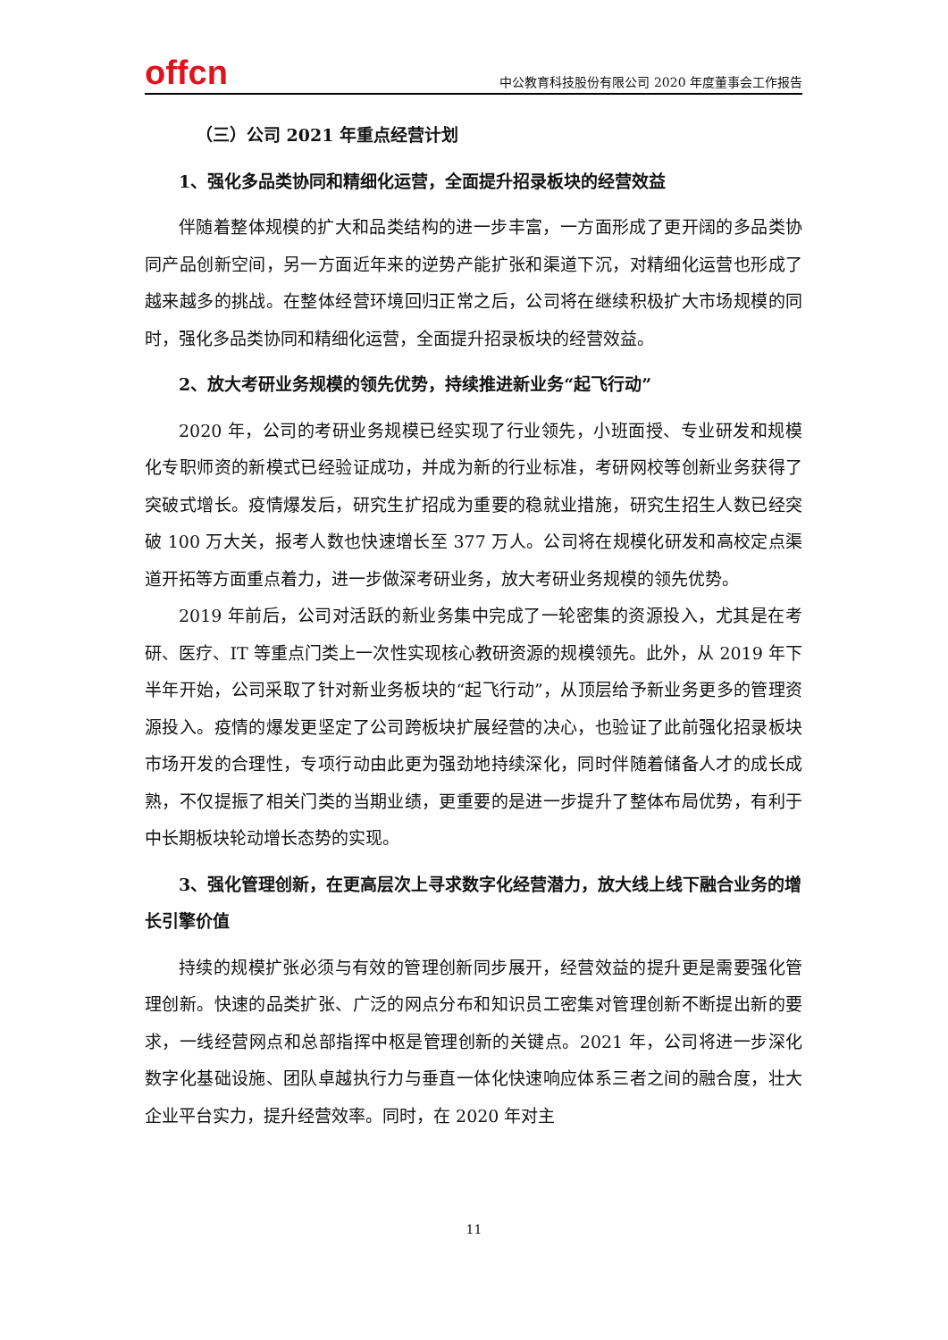offcn
中公教育科技股份有限公司 2020 年度董事会工作报告
（三）公司 2021 年重点经营计划
1、强化多品类协同和精细化运营，全面提升招录板块的经营效益
伴随着整体规模的扩大和品类结构的进一步丰富，一方面形成了更开阔的多品类协同产品创新空间，另一方面近年来的逆势产能扩张和渠道下沉，对精细化运营也形成了越来越多的挑战。在整体经营环境回归正常之后，公司将在继续积极扩大市场规模的同时，强化多品类协同和精细化运营，全面提升招录板块的经营效益。
2、放大考研业务规模的领先优势，持续推进新业务“起飞行动”
2020 年，公司的考研业务规模已经实现了行业领先，小班面授、专业研发和规模化专职师资的新模式已经验证成功，并成为新的行业标准，考研网校等创新业务获得了突破式增长。疫情爆发后，研究生扩招成为重要的稳就业措施，研究生招生人数已经突破 100 万大关，报考人数也快速增长至 377 万人。公司将在规模化研发和高校定点渠道开拓等方面重点着力，进一步做深考研业务，放大考研业务规模的领先优势。
2019 年前后，公司对活跃的新业务集中完成了一轮密集的资源投入，尤其是在考研、医疗、IT 等重点门类上一次性实现核心教研资源的规模领先。此外，从 2019 年下半年开始，公司采取了针对新业务板块的“起飞行动”，从顶层给予新业务更多的管理资源投入。疫情的爆发更坚定了公司跨板块扩展经营的决心，也验证了此前强化招录板块市场开发的合理性，专项行动由此更为强劲地持续深化，同时伴随着储备人才的成长成熟，不仅提振了相关门类的当期业绩，更重要的是进一步提升了整体布局优势，有利于中长期板块轮动增长态势的实现。
3、强化管理创新，在更高层次上寻求数字化经营潜力，放大线上线下融合业务的增长引擎价值
持续的规模扩张必须与有效的管理创新同步展开，经营效益的提升更是需要强化管理创新。快速的品类扩张、广泛的网点分布和知识员工密集对管理创新不断提出新的要求，一线经营网点和总部指挥中枢是管理创新的关键点。2021 年，公司将进一步深化数字化基础设施、团队卓越执行力与垂直一体化快速响应体系三者之间的融合度，壮大企业平台实力，提升经营效率。同时，在 2020 年对主
11